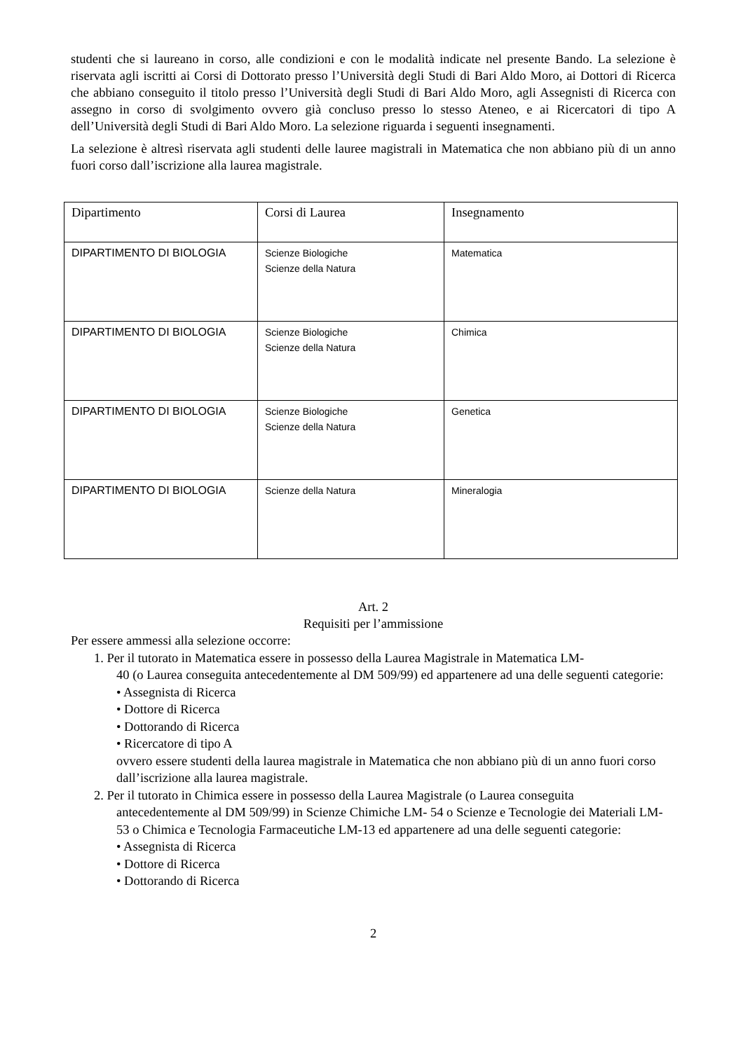studenti che si laureano in corso, alle condizioni e con le modalità indicate nel presente Bando. La selezione è riservata agli iscritti ai Corsi di Dottorato presso l’Università degli Studi di Bari Aldo Moro, ai Dottori di Ricerca che abbiano conseguito il titolo presso l’Università degli Studi di Bari Aldo Moro, agli Assegnisti di Ricerca con assegno in corso di svolgimento ovvero già concluso presso lo stesso Ateneo, e ai Ricercatori di tipo A dell’Università degli Studi di Bari Aldo Moro. La selezione riguarda i seguenti insegnamenti.
La selezione è altresì riservata agli studenti delle lauree magistrali in Matematica che non abbiano più di un anno fuori corso dall’iscrizione alla laurea magistrale.
| Dipartimento | Corsi di Laurea | Insegnamento |
| --- | --- | --- |
| DIPARTIMENTO DI BIOLOGIA | Scienze Biologiche Scienze della Natura | Matematica |
| DIPARTIMENTO DI BIOLOGIA | Scienze Biologiche Scienze della Natura | Chimica |
| DIPARTIMENTO DI BIOLOGIA | Scienze Biologiche Scienze della Natura | Genetica |
| DIPARTIMENTO DI BIOLOGIA | Scienze della Natura | Mineralogia |
Art. 2
Requisiti per l’ammissione
Per essere ammessi alla selezione occorre:
1. Per il tutorato in Matematica essere in possesso della Laurea Magistrale in Matematica LM-
40 (o Laurea conseguita antecedentemente al DM 509/99) ed appartenere ad una delle seguenti categorie:
• Assegnista di Ricerca
• Dottore di Ricerca
• Dottorando di Ricerca
• Ricercatore di tipo A
ovvero essere studenti della laurea magistrale in Matematica che non abbiano più di un anno fuori corso dall’iscrizione alla laurea magistrale.
2. Per il tutorato in Chimica essere in possesso della Laurea Magistrale (o Laurea conseguita
antecedentemente al DM 509/99) in Scienze Chimiche LM- 54 o Scienze e Tecnologie dei Materiali LM-53 o Chimica e Tecnologia Farmaceutiche LM-13 ed appartenere ad una delle seguenti categorie:
• Assegnista di Ricerca
• Dottore di Ricerca
• Dottorando di Ricerca
2